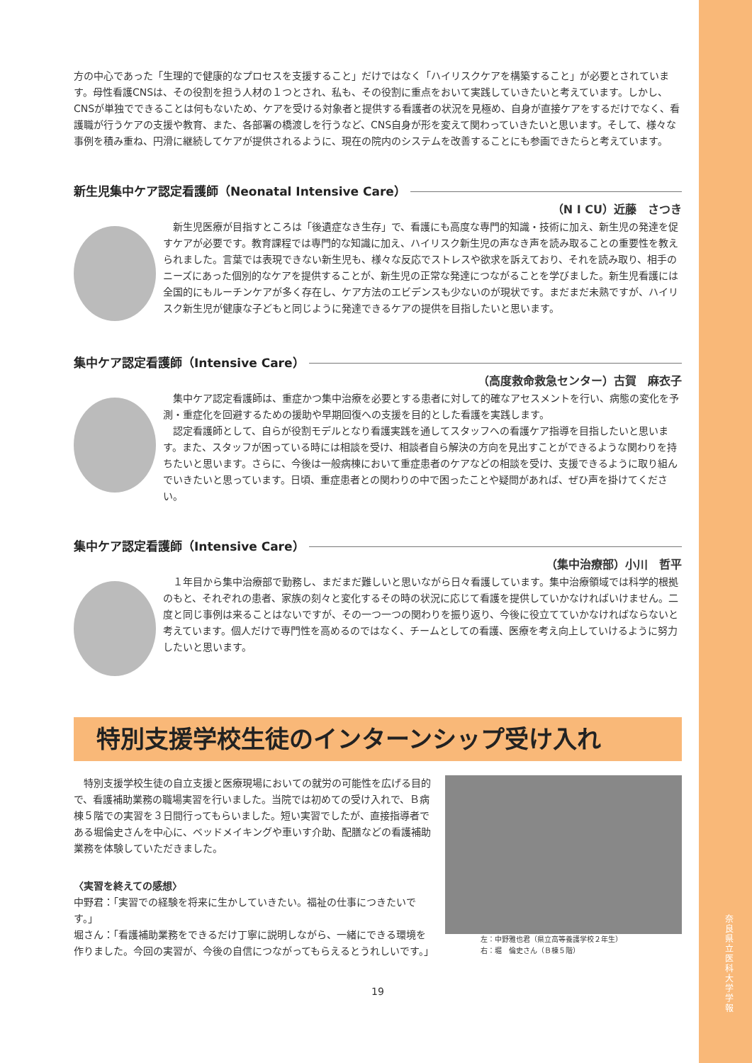奈良県立医科大学 学報
方の中心であった「生理的で健康的なプロセスを支援すること」だけではなく「ハイリスクケアを構築すること」が必要とされています。母性看護CNSは、その役割を担う人材の１つとされ、私も、その役割に重点をおいて実践していきたいと考えています。しかし、CNSが単独でできることは何もないため、ケアを受ける対象者と提供する看護者の状況を見極め、自身が直接ケアをするだけでなく、看護職が行うケアの支援や教育、また、各部署の橋渡しを行うなど、CNS自身が形を変えて関わっていきたいと思います。そして、様々な事例を積み重ね、円滑に継続してケアが提供されるように、現在の院内のシステムを改善することにも参画できたらと考えています。
新生児集中ケア認定看護師（Neonatal Intensive Care）
（N I CU）近藤　さつき
　新生児医療が目指すところは「後遺症なき生存」で、看護にも高度な専門的知識・技術に加え、新生児の発達を促すケアが必要です。教育課程では専門的な知識に加え、ハイリスク新生児の声なき声を読み取ることの重要性を教えられました。言葉では表現できない新生児も、様々な反応でストレスや欲求を訴えており、それを読み取り、相手のニーズにあった個別的なケアを提供することが、新生児の正常な発達につながることを学びました。新生児看護には全国的にもルーチンケアが多く存在し、ケア方法のエビデンスも少ないのが現状です。まだまだ未熟ですが、ハイリスク新生児が健康な子どもと同じように発達できるケアの提供を目指したいと思います。
集中ケア認定看護師（Intensive Care）
（高度救命救急センター）古賀　麻衣子
　集中ケア認定看護師は、重症かつ集中治療を必要とする患者に対して的確なアセスメントを行い、病態の変化を予測・重症化を回避するための援助や早期回復への支援を目的とした看護を実践します。
　認定看護師として、自らが役割モデルとなり看護実践を通してスタッフへの看護ケア指導を目指したいと思います。また、スタッフが困っている時には相談を受け、相談者自ら解決の方向を見出すことができるような関わりを持ちたいと思います。さらに、今後は一般病棟において重症患者のケアなどの相談を受け、支援できるように取り組んでいきたいと思っています。日頃、重症患者との関わりの中で困ったことや疑問があれば、ぜひ声を掛けてください。
集中ケア認定看護師（Intensive Care）
（集中治療部）小川　哲平
　１年目から集中治療部で勤務し、まだまだ難しいと思いながら日々看護しています。集中治療領域では科学的根拠のもと、それぞれの患者、家族の刻々と変化するその時の状況に応じて看護を提供していかなければいけません。二度と同じ事例は来ることはないですが、その一つ一つの関わりを振り返り、今後に役立てていかなければならないと考えています。個人だけで専門性を高めるのではなく、チームとしての看護、医療を考え向上していけるように努力したいと思います。
特別支援学校生徒のインターンシップ受け入れ
　特別支援学校生徒の自立支援と医療現場においての就労の可能性を広げる目的で、看護補助業務の職場実習を行いました。当院では初めての受け入れで、Ｂ病棟５階での実習を３日間行ってもらいました。短い実習でしたが、直接指導者である堀倫史さんを中心に、ベッドメイキングや車いす介助、配膳などの看護補助業務を体験していただきました。
〈実習を終えての感想〉
中野君：「実習での経験を将来に生かしていきたい。福祉の仕事につきたいです。」
堀さん：「看護補助業務をできるだけ丁寧に説明しながら、一緒にできる環境を作りました。今回の実習が、今後の自信につながってもらえるとうれしいです。」
左：中野雅也君（県立高等養護学校２年生）
右：堀　倫史さん（Ｂ棟５階）
19